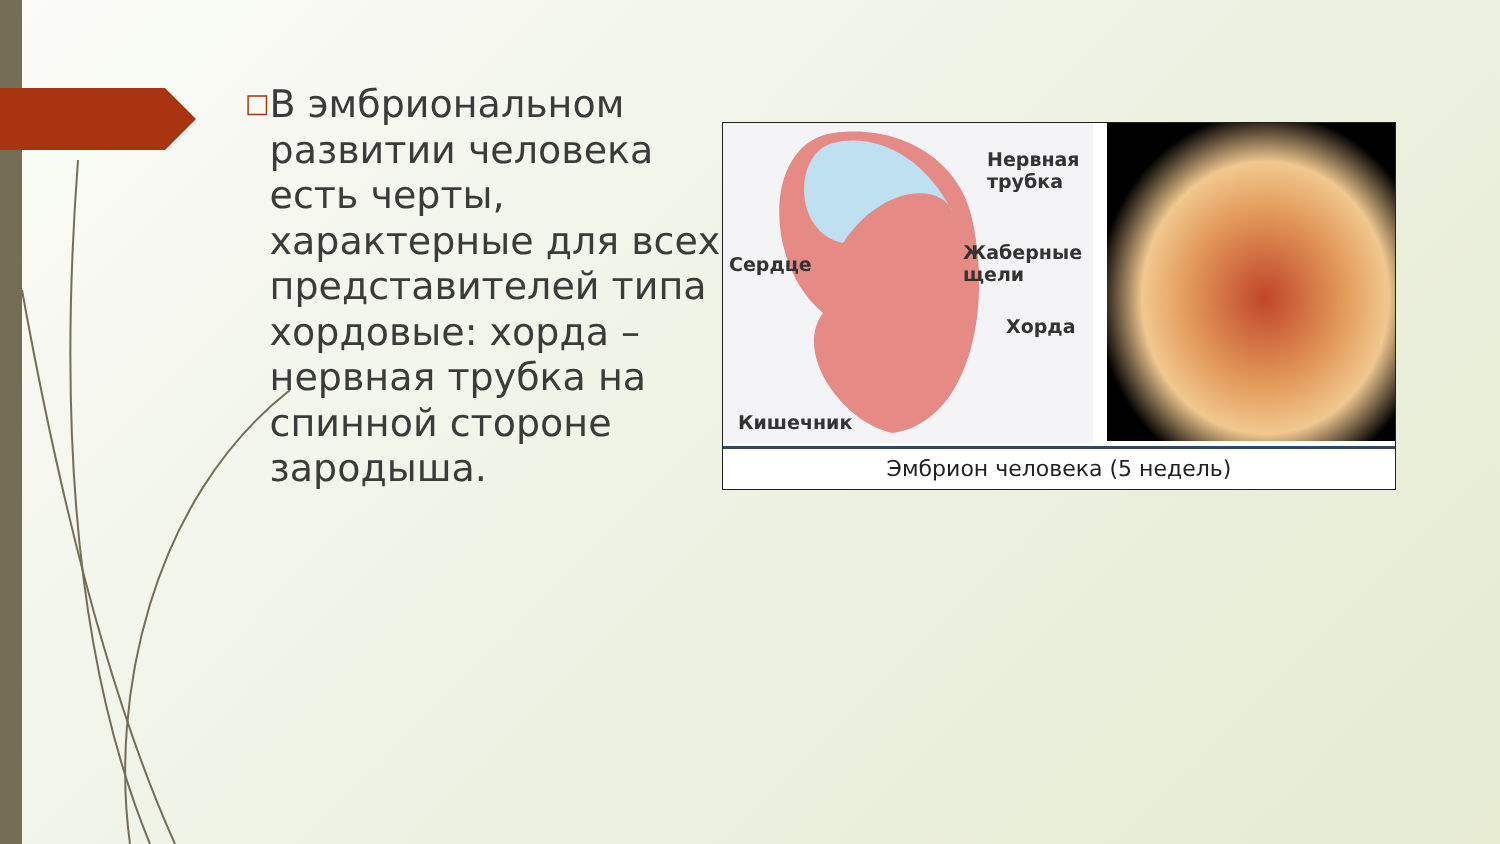□
В эмбриональном развитии человека есть черты, характерные для всех представителей типа хордовые: хорда – нервная трубка на спинной стороне зародыша.
Нервная
трубка
Сердце
Жаберные
щели
Хорда
Кишечник
Эмбрион человека (5 недель)